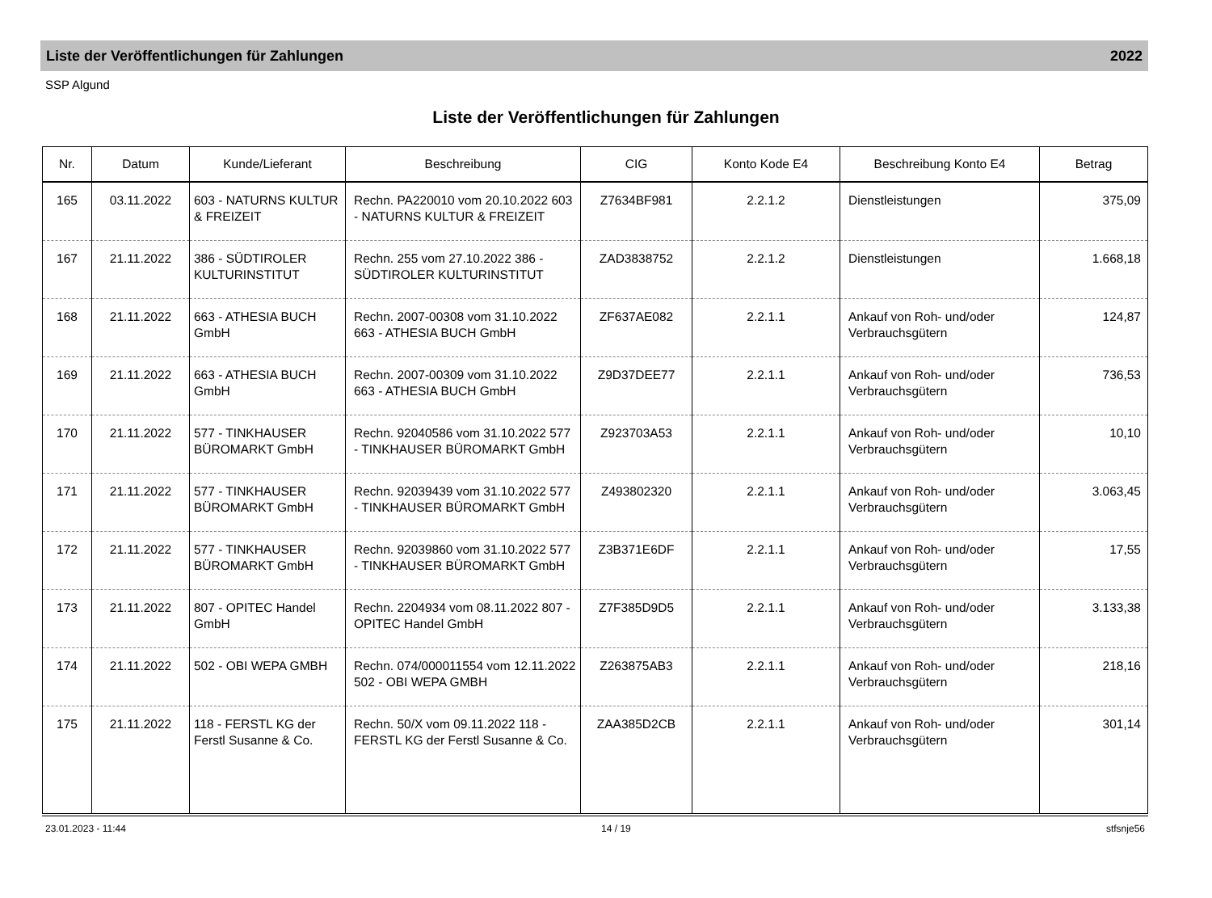Liste der Veröffentlichungen für Zahlungen 2022
SSP Algund
Liste der Veröffentlichungen für Zahlungen
| Nr. | Datum | Kunde/Lieferant | Beschreibung | CIG | Konto Kode E4 | Beschreibung Konto E4 | Betrag |
| --- | --- | --- | --- | --- | --- | --- | --- |
| 165 | 03.11.2022 | 603 - NATURNS KULTUR & FREIZEIT | Rechn. PA220010 vom 20.10.2022 603 - NATURNS KULTUR & FREIZEIT | Z7634BF981 | 2.2.1.2 | Dienstleistungen | 375,09 |
| 167 | 21.11.2022 | 386 - SÜDTIROLER KULTURINSTITUT | Rechn. 255 vom 27.10.2022 386 - SÜDTIROLER KULTURINSTITUT | ZAD3838752 | 2.2.1.2 | Dienstleistungen | 1.668,18 |
| 168 | 21.11.2022 | 663 - ATHESIA BUCH GmbH | Rechn. 2007-00308 vom 31.10.2022 663 - ATHESIA BUCH GmbH | ZF637AE082 | 2.2.1.1 | Ankauf von Roh- und/oder Verbrauchsgütern | 124,87 |
| 169 | 21.11.2022 | 663 - ATHESIA BUCH GmbH | Rechn. 2007-00309 vom 31.10.2022 663 - ATHESIA BUCH GmbH | Z9D37DEE77 | 2.2.1.1 | Ankauf von Roh- und/oder Verbrauchsgütern | 736,53 |
| 170 | 21.11.2022 | 577 - TINKHAUSER BÜROMARKT GmbH | Rechn. 92040586 vom 31.10.2022 577 - TINKHAUSER BÜROMARKT GmbH | Z923703A53 | 2.2.1.1 | Ankauf von Roh- und/oder Verbrauchsgütern | 10,10 |
| 171 | 21.11.2022 | 577 - TINKHAUSER BÜROMARKT GmbH | Rechn. 92039439 vom 31.10.2022 577 - TINKHAUSER BÜROMARKT GmbH | Z493802320 | 2.2.1.1 | Ankauf von Roh- und/oder Verbrauchsgütern | 3.063,45 |
| 172 | 21.11.2022 | 577 - TINKHAUSER BÜROMARKT GmbH | Rechn. 92039860 vom 31.10.2022 577 - TINKHAUSER BÜROMARKT GmbH | Z3B371E6DF | 2.2.1.1 | Ankauf von Roh- und/oder Verbrauchsgütern | 17,55 |
| 173 | 21.11.2022 | 807 - OPITEC Handel GmbH | Rechn. 2204934 vom 08.11.2022 807 - OPITEC Handel GmbH | Z7F385D9D5 | 2.2.1.1 | Ankauf von Roh- und/oder Verbrauchsgütern | 3.133,38 |
| 174 | 21.11.2022 | 502 - OBI WEPA GMBH | Rechn. 074/000011554 vom 12.11.2022 502 - OBI WEPA GMBH | Z263875AB3 | 2.2.1.1 | Ankauf von Roh- und/oder Verbrauchsgütern | 218,16 |
| 175 | 21.11.2022 | 118 - FERSTL KG der Ferstl Susanne & Co. | Rechn. 50/X vom 09.11.2022 118 - FERSTL KG der Ferstl Susanne & Co. | ZAA385D2CB | 2.2.1.1 | Ankauf von Roh- und/oder Verbrauchsgütern | 301,14 |
23.01.2023 - 11:44 14 / 19 stfsnje56